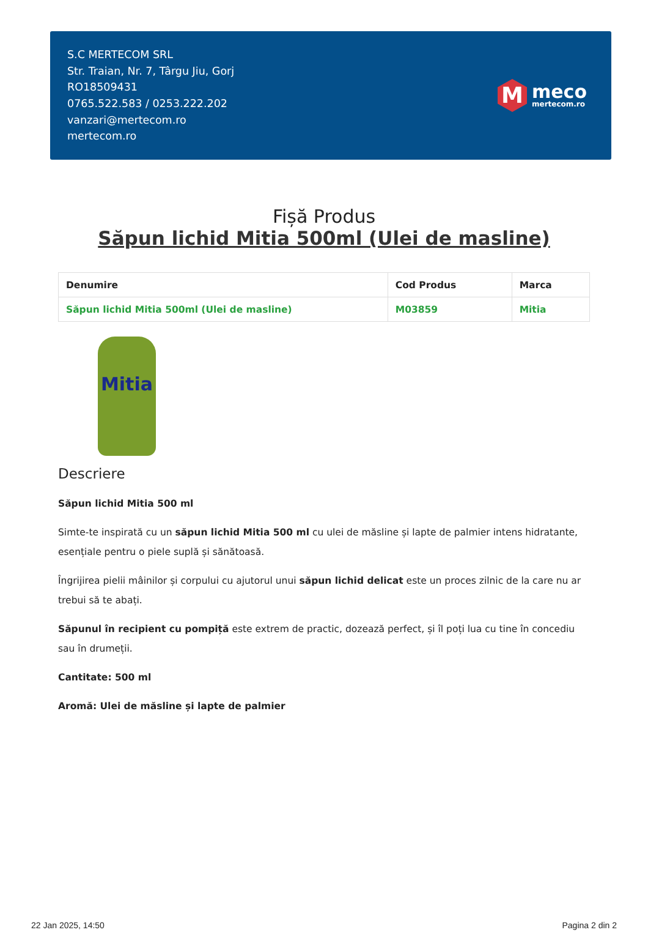S.C MERTECOM SRL
Str. Traian, Nr. 7, Târgu Jiu, Gorj
RO18509431
0765.522.583 / 0253.222.202
vanzari@mertecom.ro
mertecom.ro
M
meco
mertecom.ro
Fișă Produs
Săpun lichid Mitia 500ml (Ulei de masline)
| Denumire | Cod Produs | Marca |
| --- | --- | --- |
| Săpun lichid Mitia 500ml (Ulei de masline) | M03859 | Mitia |
Mitia
Descriere
Săpun lichid Mitia 500 ml
Simte-te inspirată cu un săpun lichid Mitia 500 ml cu ulei de măsline și lapte de palmier intens hidratante, esențiale pentru o piele suplă și sănătoasă.
Îngrijirea pielii mâinilor și corpului cu ajutorul unui săpun lichid delicat este un proces zilnic de la care nu ar trebui să te abați.
Săpunul în recipient cu pompiță este extrem de practic, dozează perfect, și îl poți lua cu tine în concediu sau în drumeții.
Cantitate: 500 ml
Aromă: Ulei de măsline și lapte de palmier
22 Jan 2025, 14:50 Pagina 2 din 2